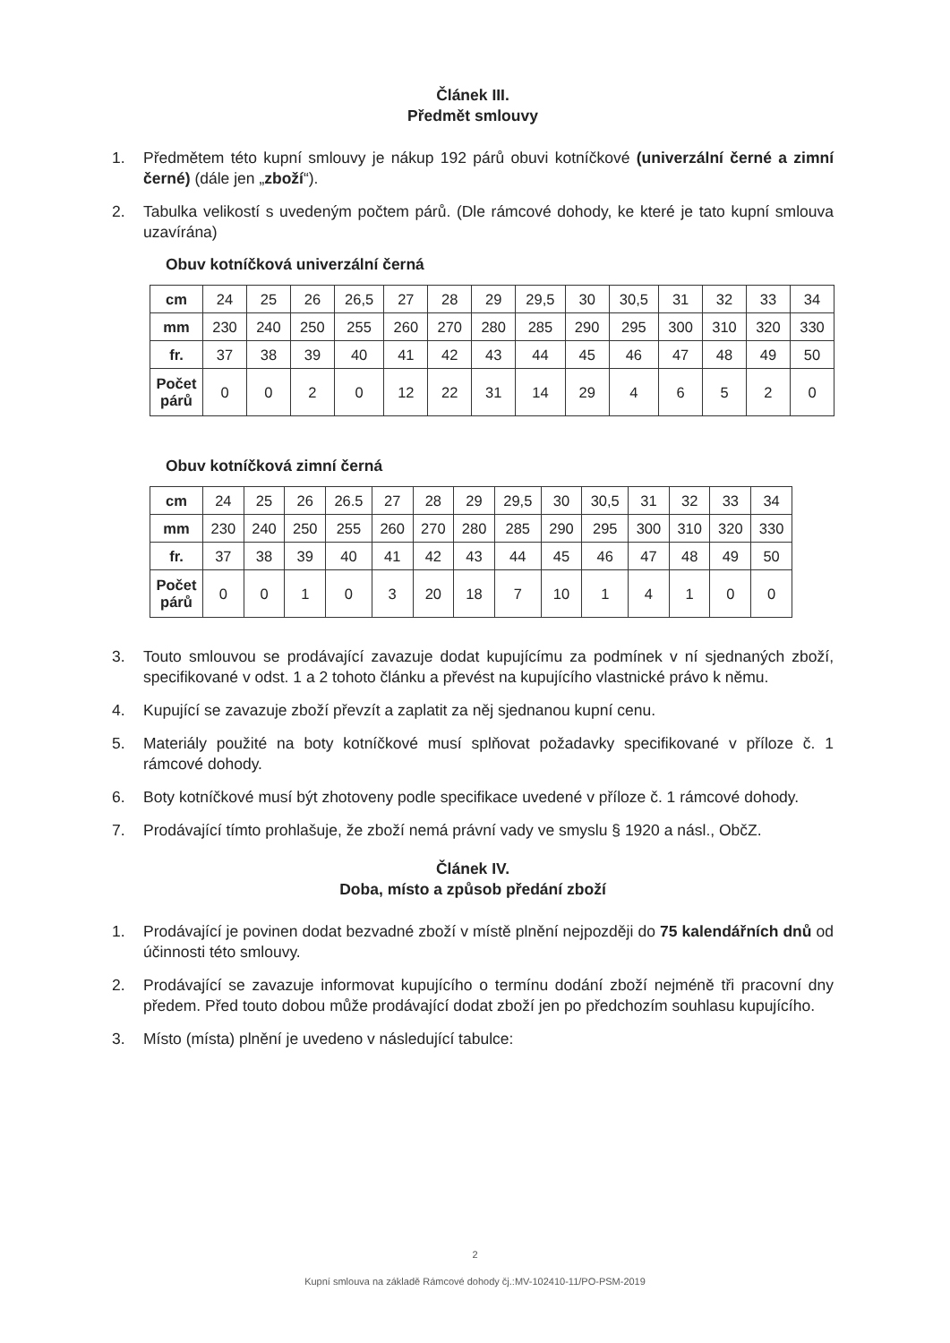Článek III.
Předmět smlouvy
1. Předmětem této kupní smlouvy je nákup 192 párů obuvi kotníčkové (univerzální černé a zimní černé) (dále jen „zboží“).
2. Tabulka velikostí s uvedeným počtem párů. (Dle rámcové dohody, ke které je tato kupní smlouva uzavírána)
Obuv kotníčková univerzální černá
| cm | 24 | 25 | 26 | 26,5 | 27 | 28 | 29 | 29,5 | 30 | 30,5 | 31 | 32 | 33 | 34 |
| mm | 230 | 240 | 250 | 255 | 260 | 270 | 280 | 285 | 290 | 295 | 300 | 310 | 320 | 330 |
| fr. | 37 | 38 | 39 | 40 | 41 | 42 | 43 | 44 | 45 | 46 | 47 | 48 | 49 | 50 |
| Počet párů | 0 | 0 | 2 | 0 | 12 | 22 | 31 | 14 | 29 | 4 | 6 | 5 | 2 | 0 |
Obuv kotníčková zimní černá
| cm | 24 | 25 | 26 | 26.5 | 27 | 28 | 29 | 29,5 | 30 | 30,5 | 31 | 32 | 33 | 34 |
| mm | 230 | 240 | 250 | 255 | 260 | 270 | 280 | 285 | 290 | 295 | 300 | 310 | 320 | 330 |
| fr. | 37 | 38 | 39 | 40 | 41 | 42 | 43 | 44 | 45 | 46 | 47 | 48 | 49 | 50 |
| Počet párů | 0 | 0 | 1 | 0 | 3 | 20 | 18 | 7 | 10 | 1 | 4 | 1 | 0 | 0 |
3. Touto smlouvou se prodávající zavazuje dodat kupujícímu za podmínek v ní sjednaných zboží, specifikované v odst. 1 a 2 tohoto článku a převést na kupujícího vlastnické právo k němu.
4. Kupující se zavazuje zboží převzít a zaplatit za něj sjednanou kupní cenu.
5. Materiály použité na boty kotníčkové musí splňovat požadavky specifikované v příloze č. 1 rámcové dohody.
6. Boty kotníčkové musí být zhotoveny podle specifikace uvedené v příloze č. 1 rámcové dohody.
7. Prodávající tímto prohlašuje, že zboží nemá právní vady ve smyslu § 1920 a násl., ObčZ.
Článek IV.
Doba, místo a způsob předání zboží
1. Prodávající je povinen dodat bezvadné zboží v místě plnění nejpozději do 75 kalendářních dnů od účinnosti této smlouvy.
2. Prodávající se zavazuje informovat kupujícího o termínu dodání zboží nejméně tři pracovní dny předem. Před touto dobou může prodávající dodat zboží jen po předchozím souhlasu kupujícího.
3. Místo (místa) plnění je uvedeno v následující tabulce:
2
Kupní smlouva na základě Rámcové dohody čj.:MV-102410-11/PO-PSM-2019